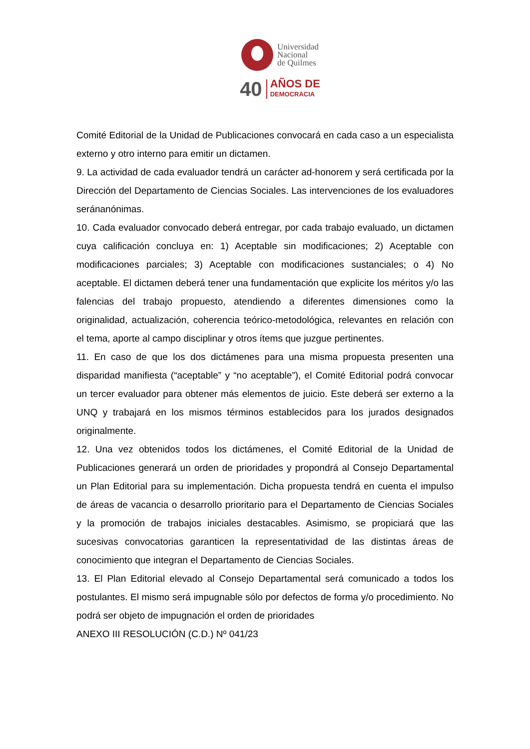Universidad
Nacional
de Quilmes
40
AÑOS DE
DEMOCRACIA
Comité Editorial de la Unidad de Publicaciones convocará en cada caso a un especialista externo y otro interno para emitir un dictamen.
9. La actividad de cada evaluador tendrá un carácter ad-honorem y será certificada por la Dirección del Departamento de Ciencias Sociales. Las intervenciones de los evaluadores seránanónimas.
10. Cada evaluador convocado deberá entregar, por cada trabajo evaluado, un dictamen cuya calificación concluya en: 1) Aceptable sin modificaciones; 2) Aceptable con modificaciones parciales; 3) Aceptable con modificaciones sustanciales; o 4) No aceptable. El dictamen deberá tener una fundamentación que explicite los méritos y/o las falencias del trabajo propuesto, atendiendo a diferentes dimensiones como la originalidad, actualización, coherencia teórico-metodológica, relevantes en relación con el tema, aporte al campo disciplinar y otros ítems que juzgue pertinentes.
11. En caso de que los dos dictámenes para una misma propuesta presenten una disparidad manifiesta (“aceptable” y “no aceptable”), el Comité Editorial podrá convocar un tercer evaluador para obtener más elementos de juicio. Este deberá ser externo a la UNQ y trabajará en los mismos términos establecidos para los jurados designados originalmente.
12. Una vez obtenidos todos los dictámenes, el Comité Editorial de la Unidad de Publicaciones generará un orden de prioridades y propondrá al Consejo Departamental un Plan Editorial para su implementación. Dicha propuesta tendrá en cuenta el impulso de áreas de vacancia o desarrollo prioritario para el Departamento de Ciencias Sociales y la promoción de trabajos iniciales destacables. Asimismo, se propiciará que las sucesivas convocatorias garanticen la representatividad de las distintas áreas de conocimiento que integran el Departamento de Ciencias Sociales.
13. El Plan Editorial elevado al Consejo Departamental será comunicado a todos los postulantes. El mismo será impugnable sólo por defectos de forma y/o procedimiento. No podrá ser objeto de impugnación el orden de prioridades
ANEXO III RESOLUCIÓN (C.D.) Nº 041/23